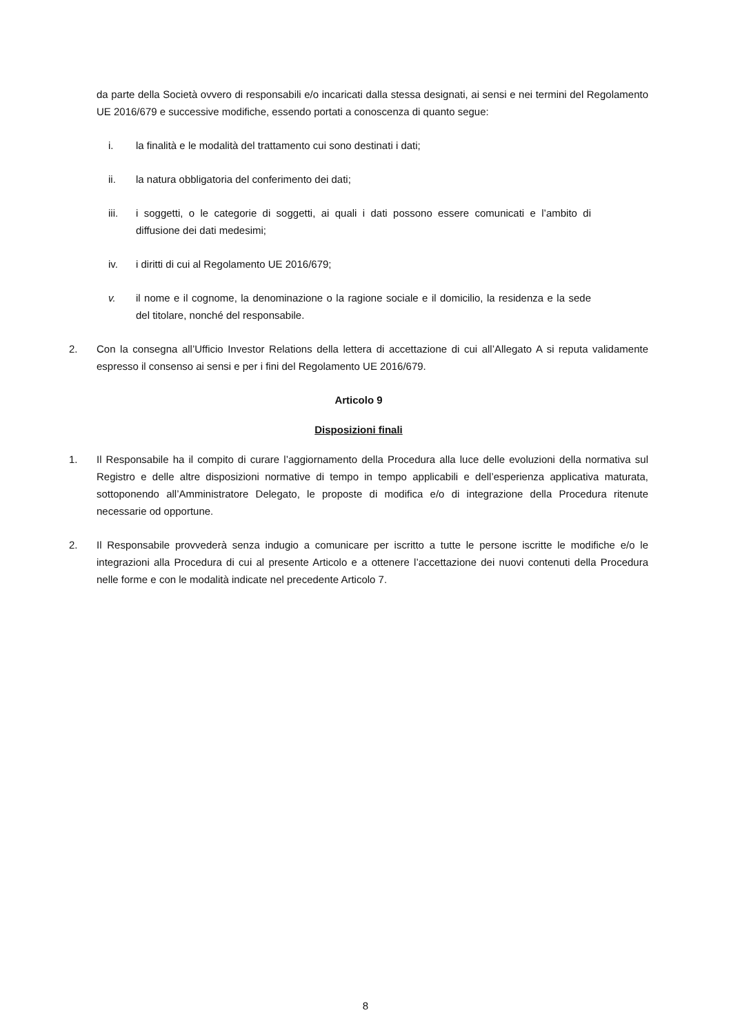da parte della Società ovvero di responsabili e/o incaricati dalla stessa designati, ai sensi e nei termini del Regolamento UE 2016/679 e successive modifiche, essendo portati a conoscenza di quanto segue:
i. la finalità e le modalità del trattamento cui sono destinati i dati;
ii. la natura obbligatoria del conferimento dei dati;
iii. i soggetti, o le categorie di soggetti, ai quali i dati possono essere comunicati e l’ambito di diffusione dei dati medesimi;
iv. i diritti di cui al Regolamento UE 2016/679;
v. il nome e il cognome, la denominazione o la ragione sociale e il domicilio, la residenza e la sede del titolare, nonché del responsabile.
2. Con la consegna all’Ufficio Investor Relations della lettera di accettazione di cui all’Allegato A si reputa validamente espresso il consenso ai sensi e per i fini del Regolamento UE 2016/679.
Articolo 9
Disposizioni finali
1. Il Responsabile ha il compito di curare l’aggiornamento della Procedura alla luce delle evoluzioni della normativa sul Registro e delle altre disposizioni normative di tempo in tempo applicabili e dell’esperienza applicativa maturata, sottoponendo all’Amministratore Delegato, le proposte di modifica e/o di integrazione della Procedura ritenute necessarie od opportune.
2. Il Responsabile provvederà senza indugio a comunicare per iscritto a tutte le persone iscritte le modifiche e/o le integrazioni alla Procedura di cui al presente Articolo e a ottenere l’accettazione dei nuovi contenuti della Procedura nelle forme e con le modalità indicate nel precedente Articolo 7.
8